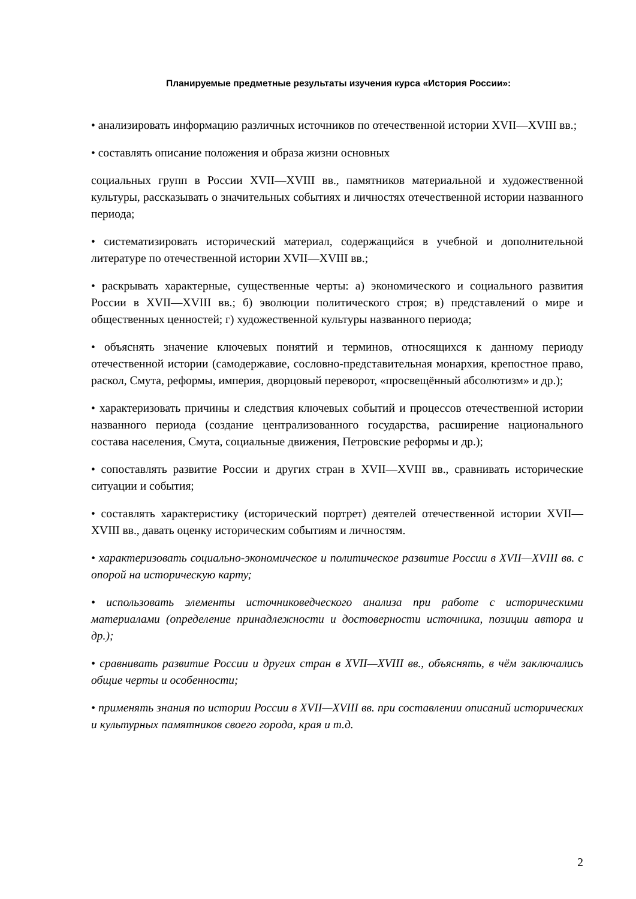Планируемые предметные результаты изучения курса «История России»:
• анализировать информацию различных источников по отечественной истории XVII—XVIII вв.;
• составлять описание положения и образа жизни основных
социальных групп в России XVII—XVIII вв., памятников материальной и художественной культуры, рассказывать о значительных событиях и личностях отечественной истории названного периода;
• систематизировать исторический материал, содержащийся в учебной и дополнительной литературе по отечественной истории XVII—XVIII вв.;
• раскрывать характерные, существенные черты: а) экономического и социального развития России в XVII—XVIII вв.; б) эволюции политического строя; в) представлений о мире и общественных ценностей; г) художественной культуры названного периода;
• объяснять значение ключевых понятий и терминов, относящихся к данному периоду отечественной истории (самодержавие, сословно-представительная монархия, крепостное право, раскол, Смута, реформы, империя, дворцовый переворот, «просвещённый абсолютизм» и др.);
• характеризовать причины и следствия ключевых событий и процессов отечественной истории названного периода (создание централизованного государства, расширение национального состава населения, Смута, социальные движения, Петровские реформы и др.);
• сопоставлять развитие России и других стран в XVII—XVIII вв., сравнивать исторические ситуации и события;
• составлять характеристику (исторический портрет) деятелей отечественной истории XVII—XVIII вв., давать оценку историческим событиям и личностям.
• характеризовать социально-экономическое и политическое развитие России в XVII—XVIII вв. с опорой на историческую карту;
• использовать элементы источниковедческого анализа при работе с историческими материалами (определение принадлежности и достоверности источника, позиции автора и др.);
• сравнивать развитие России и других стран в XVII—XVIII вв., объяснять, в чём заключались общие черты и особенности;
• применять знания по истории России в XVII—XVIII вв. при составлении описаний исторических и культурных памятников своего города, края и т.д.
2